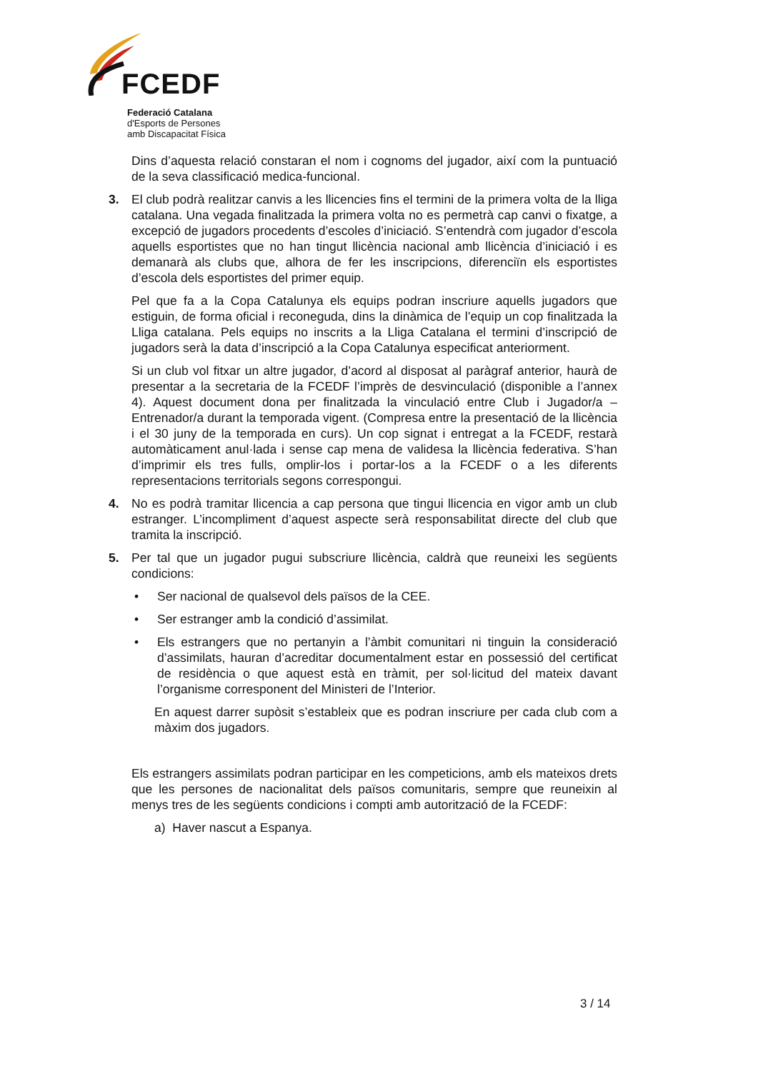FCEDF
Federació Catalana
d'Esports de Persones
amb Discapacitat Física
Dins d’aquesta relació constaran el nom i cognoms del jugador, així com la puntuació de la seva classificació medica-funcional.
3. El club podrà realitzar canvis a les llicencies fins el termini de la primera volta de la lliga catalana. Una vegada finalitzada la primera volta no es permetrà cap canvi o fixatge, a excepció de jugadors procedents d’escoles d’iniciació. S’entendrà com jugador d’escola aquells esportistes que no han tingut llicència nacional amb llicència d’iniciació i es demanarà als clubs que, alhora de fer les inscripcions, diferenciïn els esportistes d’escola dels esportistes del primer equip.
Pel que fa a la Copa Catalunya els equips podran inscriure aquells jugadors que estiguin, de forma oficial i reconeguda, dins la dinàmica de l’equip un cop finalitzada la Lliga catalana. Pels equips no inscrits a la Lliga Catalana el termini d’inscripció de jugadors serà la data d’inscripció a la Copa Catalunya especificat anteriorment.
Si un club vol fitxar un altre jugador, d’acord al disposat al paràgraf anterior, haurà de presentar a la secretaria de la FCEDF l’imprès de desvinculació (disponible a l’annex 4). Aquest document dona per finalitzada la vinculació entre Club i Jugador/a – Entrenador/a durant la temporada vigent. (Compresa entre la presentació de la llicència i el 30 juny de la temporada en curs). Un cop signat i entregat a la FCEDF, restarà automàticament anul·lada i sense cap mena de validesa la llicència federativa. S’han d’imprimir els tres fulls, omplir-los i portar-los a la FCEDF o a les diferents representacions territorials segons correspongui.
4. No es podrà tramitar llicencia a cap persona que tingui llicencia en vigor amb un club estranger. L’incompliment d’aquest aspecte serà responsabilitat directe del club que tramita la inscripció.
5. Per tal que un jugador pugui subscriure llicència, caldrà que reuneixi les següents condicions:
• Ser nacional de qualsevol dels països de la CEE.
• Ser estranger amb la condició d’assimilat.
• Els estrangers que no pertanyin a l’àmbit comunitari ni tinguin la consideració d’assimilats, hauran d’acreditar documentalment estar en possessió del certificat de residència o que aquest està en tràmit, per sol·licitud del mateix davant l’organisme corresponent del Ministeri de l’Interior.
En aquest darrer supòsit s’estableix que es podran inscriure per cada club com a màxim dos jugadors.
Els estrangers assimilats podran participar en les competicions, amb els mateixos drets que les persones de nacionalitat dels països comunitaris, sempre que reuneixin al menys tres de les següents condicions i compti amb autorització de la FCEDF:
a) Haver nascut a Espanya.
3 / 14